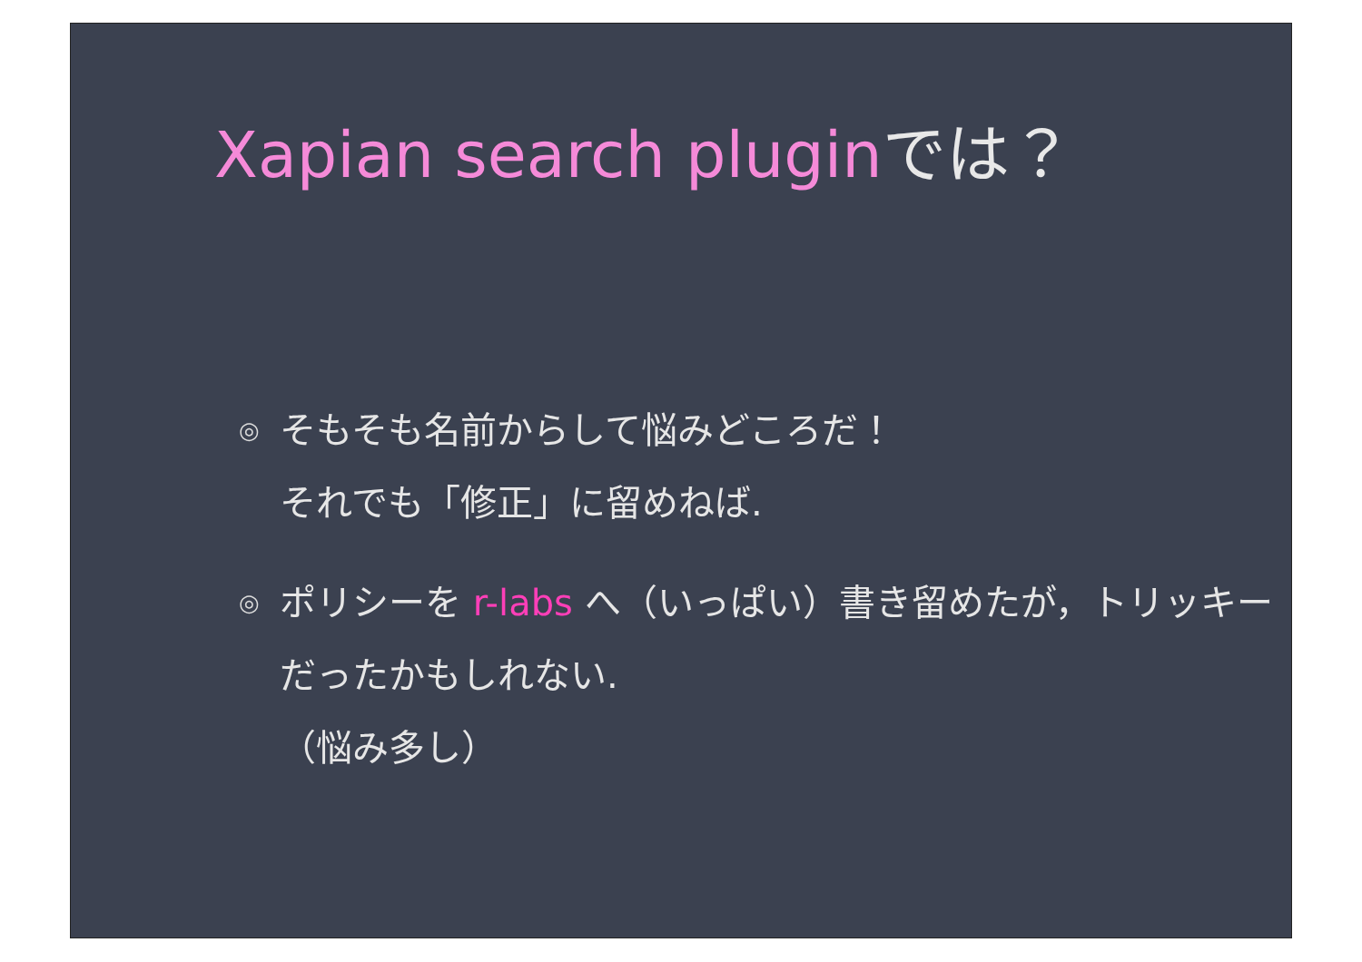Xapian search pluginでは？
◎ そもそも名前からして悩みどころだ！
それでも「修正」に留めねば.
◎ ポリシーを r-labs へ（いっぱい）書き留めたが，トリッキーだったかもしれない.
（悩み多し）